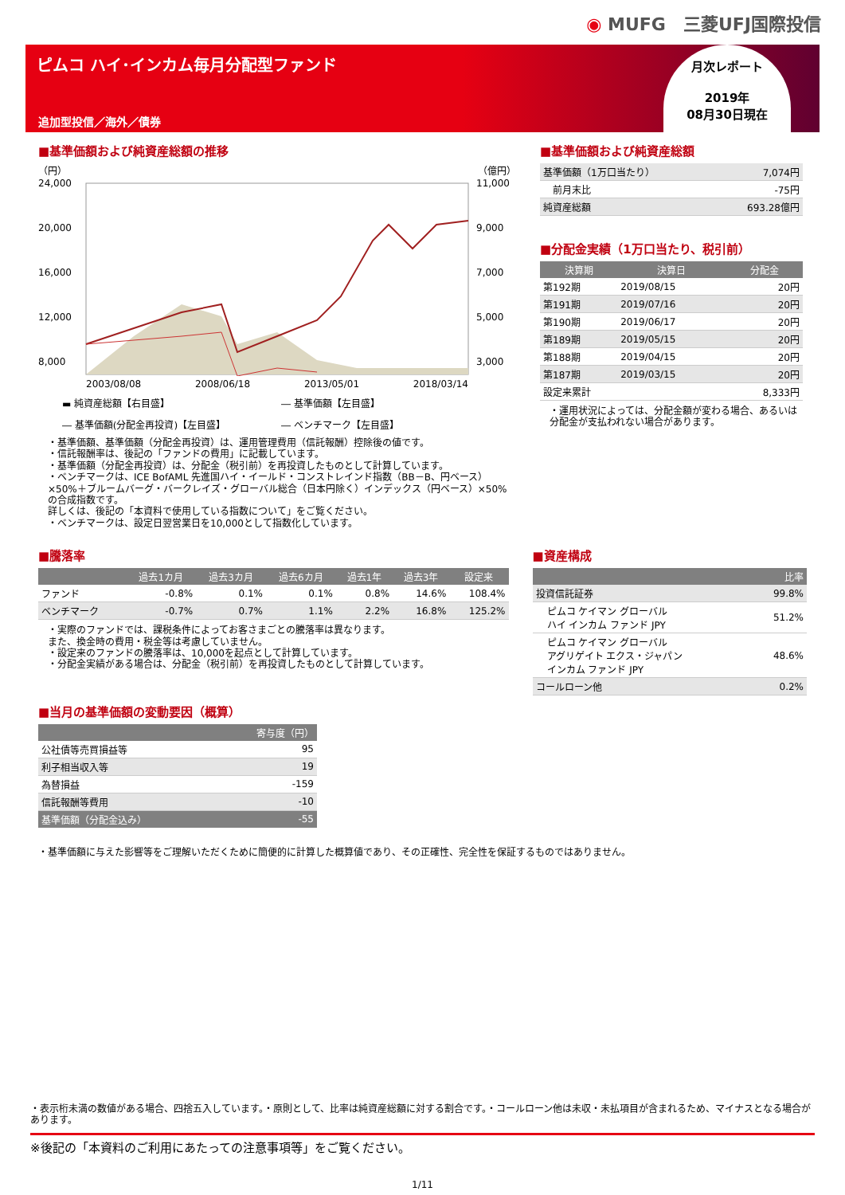◉ MUFG　三菱UFJ国際投信
ピムコ ハイ･インカム毎月分配型ファンド
追加型投信／海外／債券
月次レポート
2019年
08月30日現在
■基準価額および純資産総額の推移
（円） （億円）
24,000
20,000
16,000
12,000
8,000
11,000
9,000
7,000
5,000
3,000
2003/08/08 2008/06/18 2013/05/01 2018/03/14
▬ 純資産総額【右目盛】 ― 基準価額【左目盛】 ― 基準価額(分配金再投資)【左目盛】 ― ベンチマーク【左目盛】
・基準価額、基準価額（分配金再投資）は、運用管理費用（信託報酬）控除後の値です。
・信託報酬率は、後記の「ファンドの費用」に記載しています。
・基準価額（分配金再投資）は、分配金（税引前）を再投資したものとして計算しています。
・ベンチマークは、ICE BofAML 先進国ハイ・イールド・コンストレインド指数（BB－B、円ベース）×50%＋ブルームバーグ・バークレイズ・グローバル総合（日本円除く）インデックス（円ベース）×50%の合成指数です。
詳しくは、後記の「本資料で使用している指数について」をご覧ください。
・ベンチマークは、設定日翌営業日を10,000として指数化しています。
■基準価額および純資産総額
| 基準価額（1万口当たり） | 7,074円 |
| 前月末比 | -75円 |
| 純資産総額 | 693.28億円 |
■分配金実績（1万口当たり、税引前）
| 決算期 | 決算日 | 分配金 |
| --- | --- | --- |
| 第192期 | 2019/08/15 | 20円 |
| 第191期 | 2019/07/16 | 20円 |
| 第190期 | 2019/06/17 | 20円 |
| 第189期 | 2019/05/15 | 20円 |
| 第188期 | 2019/04/15 | 20円 |
| 第187期 | 2019/03/15 | 20円 |
| 設定来累計 | | 8,333円 |
・運用状況によっては、分配金額が変わる場合、あるいは分配金が支払われない場合があります。
■騰落率
| | 過去1カ月 | 過去3カ月 | 過去6カ月 | 過去1年 | 過去3年 | 設定来 |
| --- | --- | --- | --- | --- | --- | --- |
| ファンド | -0.8% | 0.1% | 0.1% | 0.8% | 14.6% | 108.4% |
| ベンチマーク | -0.7% | 0.7% | 1.1% | 2.2% | 16.8% | 125.2% |
・実際のファンドでは、課税条件によってお客さまごとの騰落率は異なります。
また、換金時の費用・税金等は考慮していません。
・設定来のファンドの騰落率は、10,000を起点として計算しています。
・分配金実績がある場合は、分配金（税引前）を再投資したものとして計算しています。
■当月の基準価額の変動要因（概算）
| | 寄与度（円） |
| --- | --- |
| 公社債等売買損益等 | 95 |
| 利子相当収入等 | 19 |
| 為替損益 | -159 |
| 信託報酬等費用 | -10 |
| 基準価額（分配金込み） | -55 |
■資産構成
| | 比率 |
| --- | --- |
| 投資信託証券 | 99.8% |
| ピムコ ケイマン グローバル ハイ インカム ファンド JPY | 51.2% |
| ピムコ ケイマン グローバル アグリゲイト エクス・ジャパン インカム ファンド JPY | 48.6% |
| コールローン他 | 0.2% |
・基準価額に与えた影響等をご理解いただくために簡便的に計算した概算値であり、その正確性、完全性を保証するものではありません。
・表示桁未満の数値がある場合、四捨五入しています。・原則として、比率は純資産総額に対する割合です。・コールローン他は未収・未払項目が含まれるため、マイナスとなる場合があります。
※後記の「本資料のご利用にあたっての注意事項等」をご覧ください。
1/11